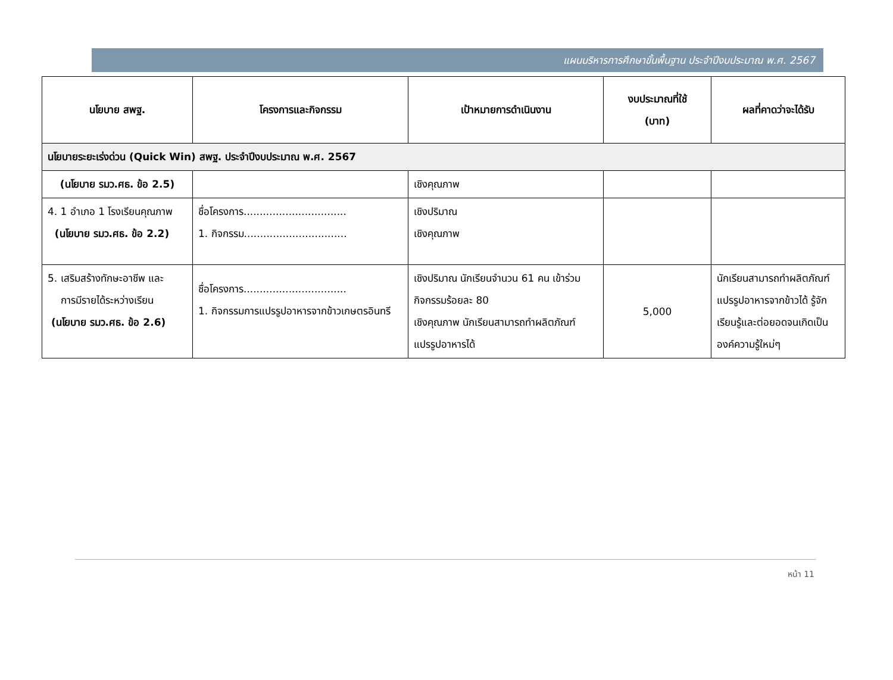แผนบริหารการศึกษาขั้นพื้นฐาน ประจำปีงบประมาณ พ.ศ. 2567
| นโยบาย สพฐ. | โครงการและกิจกรรม | เป้าหมายการดำเนินงาน | งบประมาณที่ใช้ (บาท) | ผลที่คาดว่าจะได้รับ |
| --- | --- | --- | --- | --- |
| นโยบายระยะเร่งด่วน (Quick Win) สพฐ. ประจำปีงบประมาณ พ.ศ. 2567 | | | | |
| (นโยบาย รมว.ศธ. ข้อ 2.5) | | เชิงคุณภาพ | | |
| 4. 1 อำเภอ 1 โรงเรียนคุณภาพ (นโยบาย รมว.ศธ. ข้อ 2.2) | ชื่อโครงการ................................ 1. กิจกรรม................................ | เชิงปริมาณ เชิงคุณภาพ | | |
| 5. เสริมสร้างทักษะอาชีพ และ การมีรายได้ระหว่างเรียน (นโยบาย รมว.ศธ. ข้อ 2.6) | ชื่อโครงการ................................ 1. กิจกรรมการแปรรูปอาหารจากข้าวเกษตรอินทรี | เชิงปริมาณ นักเรียนจำนวน 61 คน เข้าร่วมกิจกรรมร้อยละ 80 เชิงคุณภาพ นักเรียนสามารถทำผลิตภัณฑ์แปรรูปอาหารได้ | 5,000 | นักเรียนสามารถทำผลิตภัณฑ์แปรรูปอาหารจากข้าวได้ รู้จักเรียนรู้และต่อยอดจนเกิดเป็นองค์ความรู้ใหม่ๆ |
หน้า 11